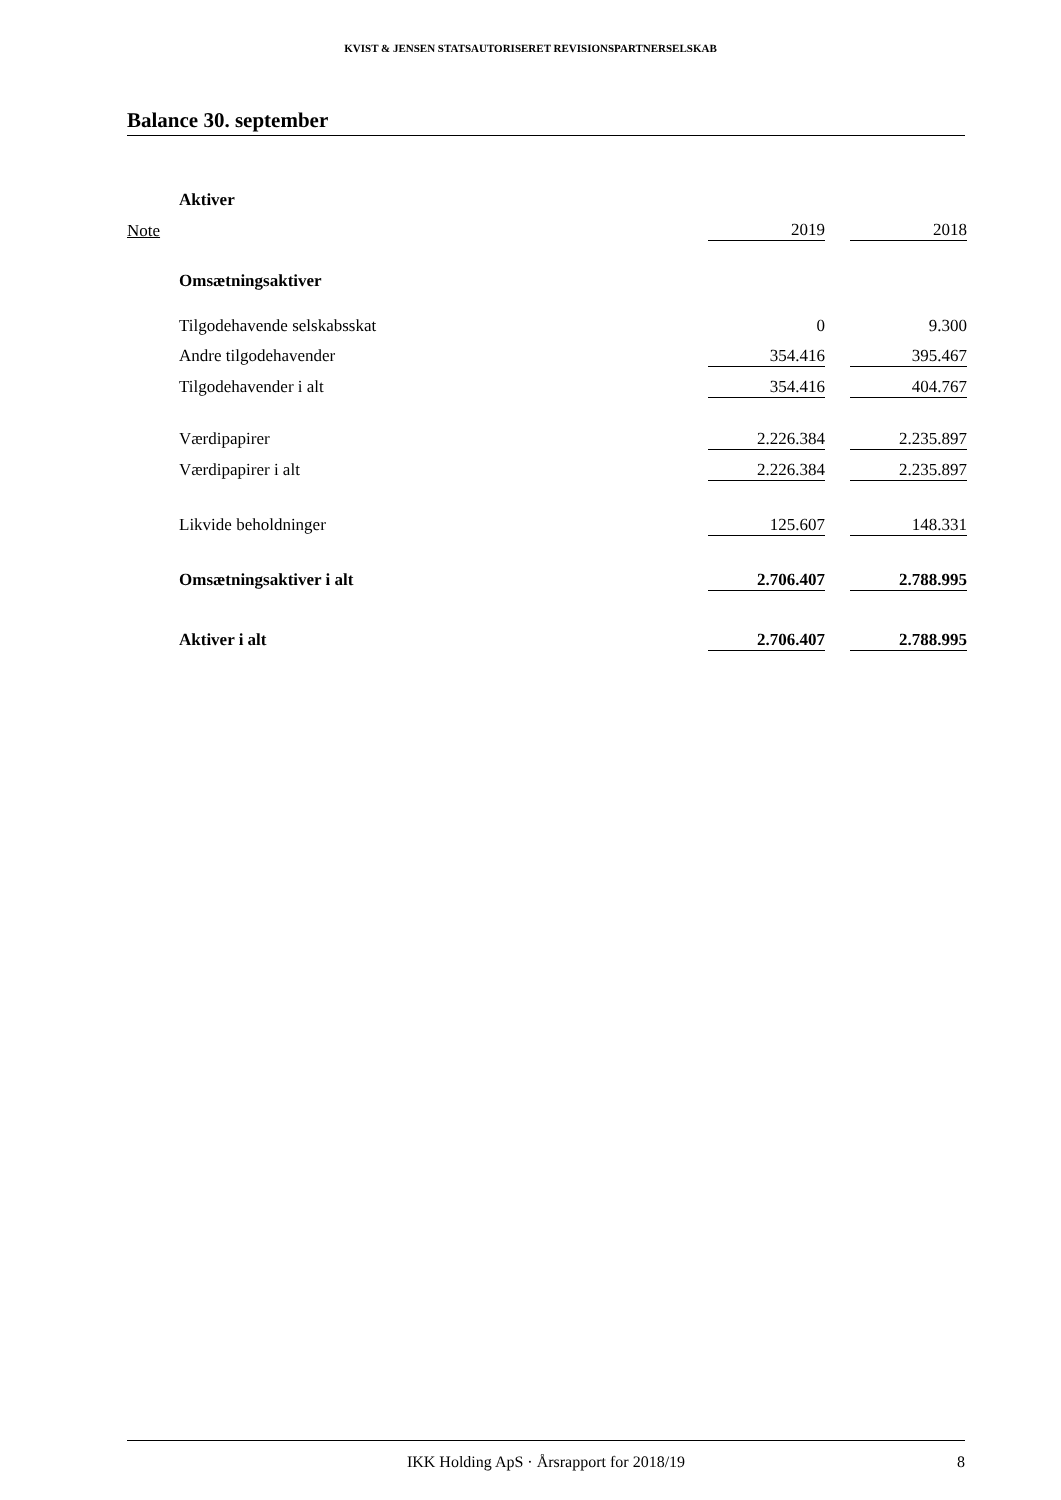KVIST & JENSEN STATSAUTORISERET REVISIONSPARTNERSELSKAB
Balance 30. september
| | Aktiver | | | |
| Note | | 2019 | | 2018 |
| | Omsætningsaktiver | | | |
| | Tilgodehavende selskabsskat | 0 | | 9.300 |
| | Andre tilgodehavender | 354.416 | | 395.467 |
| | Tilgodehavender i alt | 354.416 | | 404.767 |
| | Værdipapirer | 2.226.384 | | 2.235.897 |
| | Værdipapirer i alt | 2.226.384 | | 2.235.897 |
| | Likvide beholdninger | 125.607 | | 148.331 |
| | Omsætningsaktiver i alt | 2.706.407 | | 2.788.995 |
| | Aktiver i alt | 2.706.407 | | 2.788.995 |
IKK Holding ApS · Årsrapport for 2018/19 8